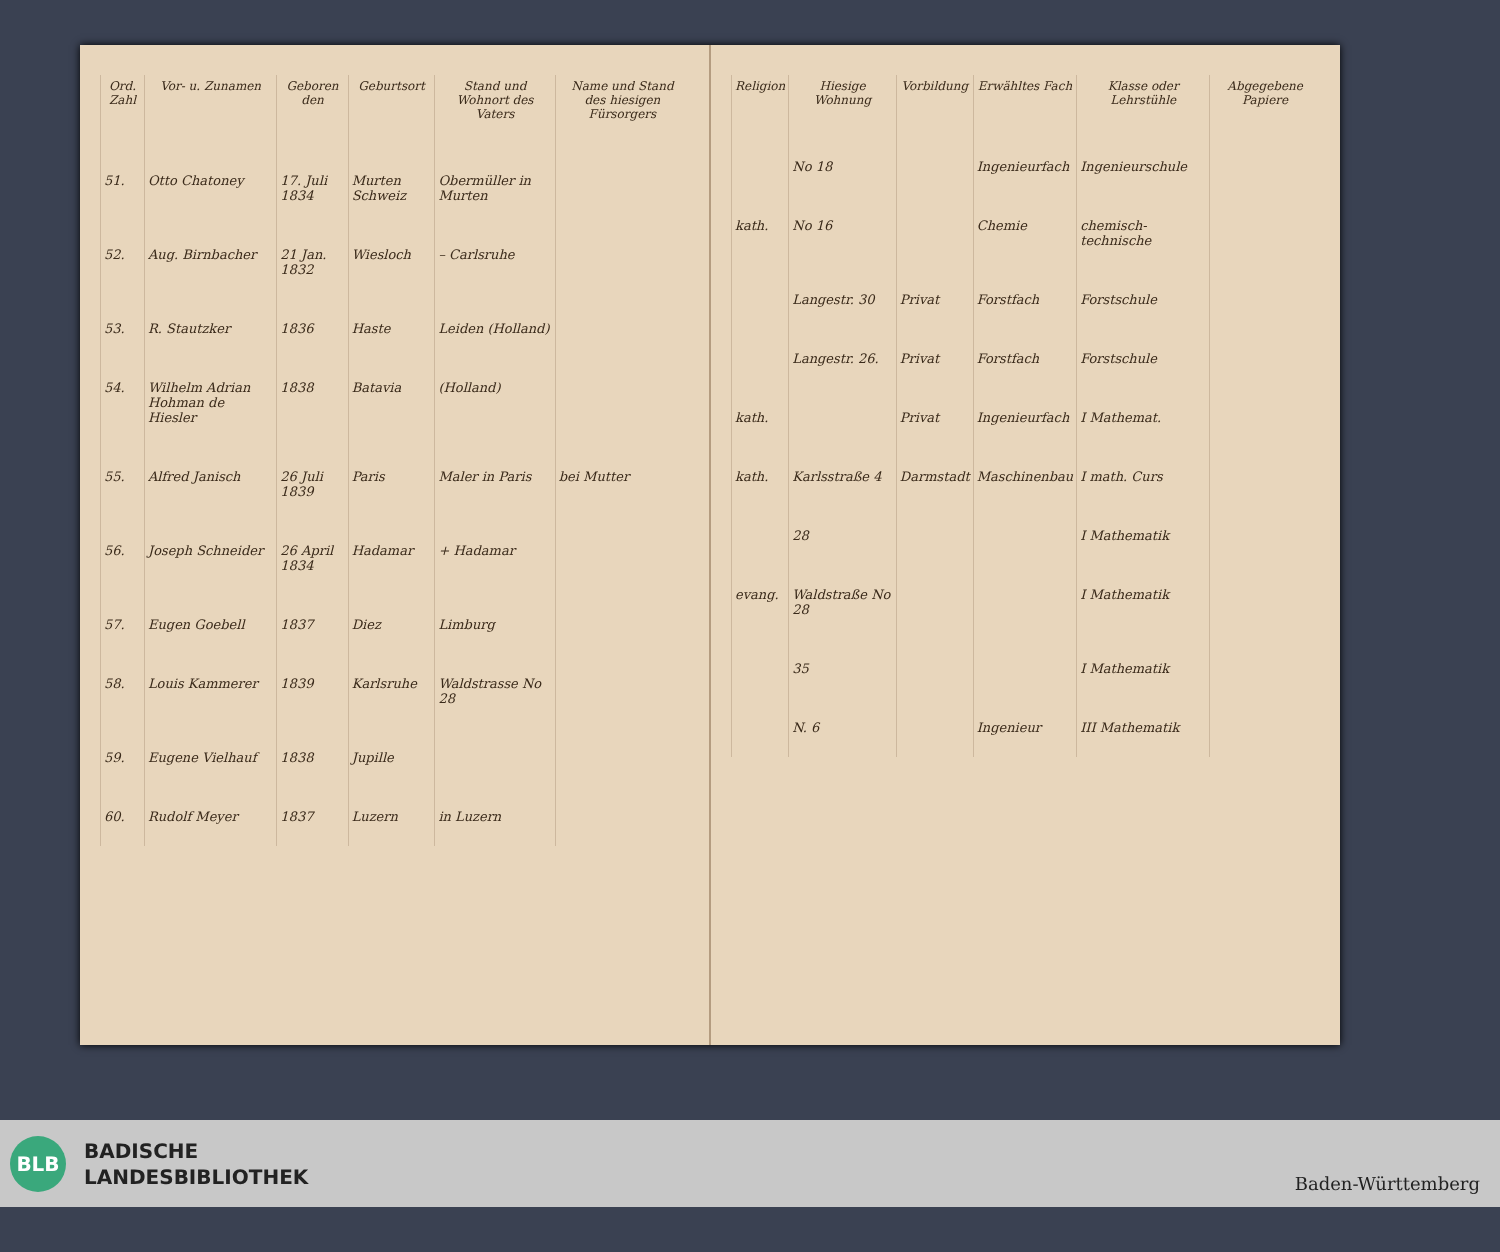| Ord. Zahl | Vor- u. Zunamen | Geboren den | Geburtsort | Stand und Wohnort des Vaters | Name und Stand des hiesigen Fürsorgers |
| --- | --- | --- | --- | --- | --- |
| 51. | Otto Chatoney | 17. Juli 1834 | Murten Schweiz | Obermüller in Murten | |
| 52. | Aug. Birnbacher | 21 Jan. 1832 | Wiesloch | – Carlsruhe | |
| 53. | R. Stautzker | 1836 | Haste | Leiden (Holland) | |
| 54. | Wilhelm Adrian Hohman de Hiesler | 1838 | Batavia | (Holland) | |
| 55. | Alfred Janisch | 26 Juli 1839 | Paris | Maler in Paris | bei Mutter |
| 56. | Joseph Schneider | 26 April 1834 | Hadamar | + Hadamar | |
| 57. | Eugen Goebell | 1837 | Diez | Limburg | |
| 58. | Louis Kammerer | 1839 | Karlsruhe | Waldstrasse No 28 | |
| 59. | Eugene Vielhauf | 1838 | Jupille | | |
| 60. | Rudolf Meyer | 1837 | Luzern | in Luzern | |
| Religion | Hiesige Wohnung | Vorbildung | Erwähltes Fach | Klasse oder Lehrstühle | Abgegebene Papiere |
| --- | --- | --- | --- | --- | --- |
| | No 18 | | Ingenieurfach | Ingenieurschule | |
| kath. | No 16 | | Chemie | chemisch-technische | |
| | Langestr. 30 | Privat | Forstfach | Forstschule | |
| | Langestr. 26. | Privat | Forstfach | Forstschule | |
| kath. | | Privat | Ingenieurfach | I Mathemat. | |
| kath. | Karlsstraße 4 | Darmstadt | Maschinenbau | I math. Curs | |
| | 28 | | | I Mathematik | |
| evang. | Waldstraße No 28 | | | I Mathematik | |
| | 35 | | | I Mathematik | |
| | N. 6 | | Ingenieur | III Mathematik | |
BLB
BADISCHE
LANDESBIBLIOTHEK
Baden-Württemberg